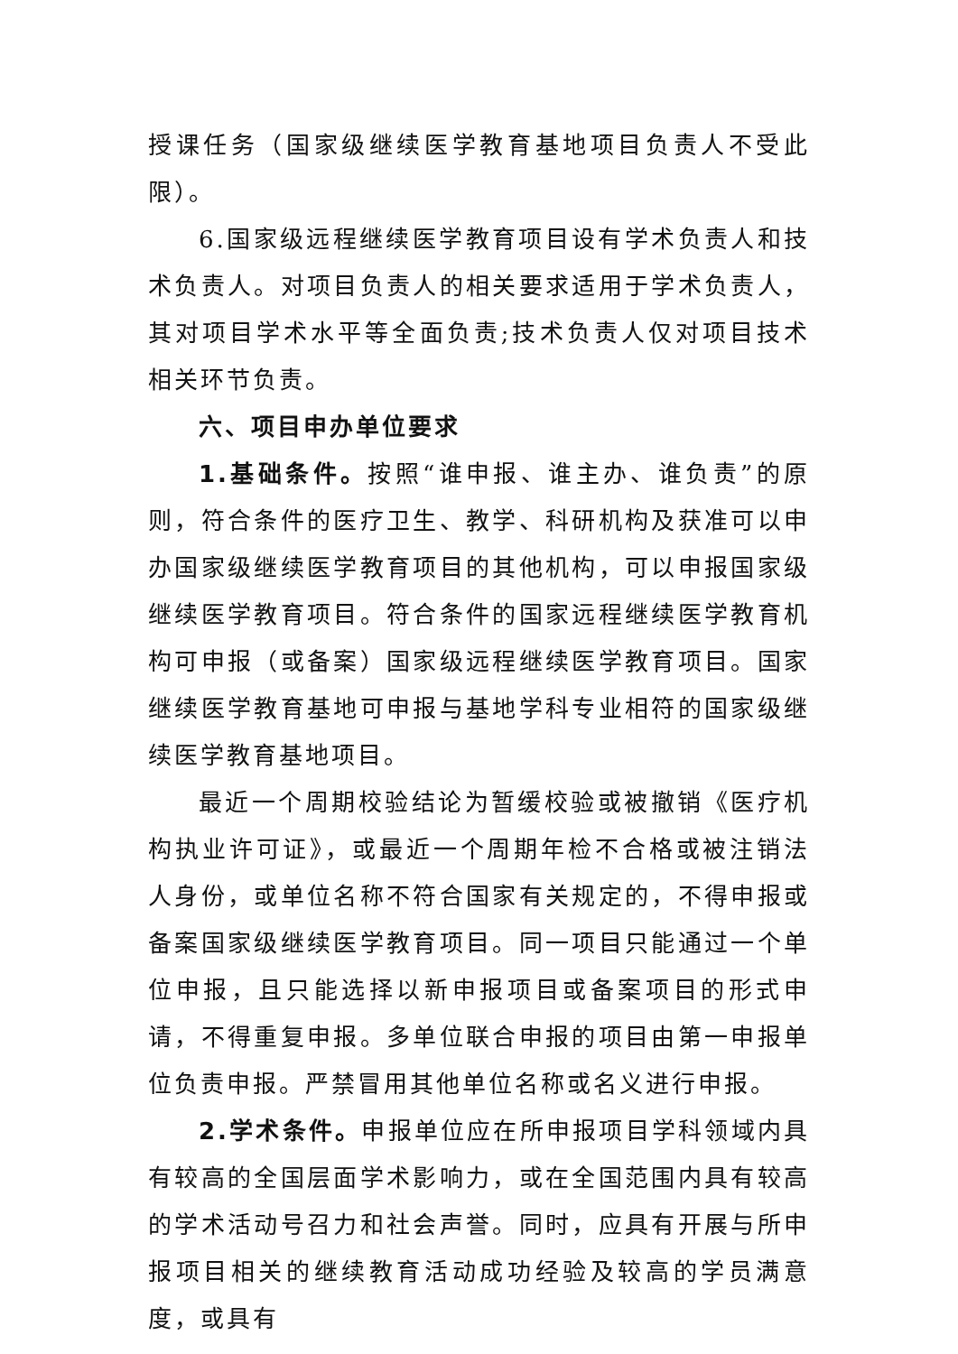授课任务（国家级继续医学教育基地项目负责人不受此限）。
6.国家级远程继续医学教育项目设有学术负责人和技术负责人。对项目负责人的相关要求适用于学术负责人，其对项目学术水平等全面负责;技术负责人仅对项目技术相关环节负责。
六、项目申办单位要求
1.基础条件。按照“谁申报、谁主办、谁负责”的原则，符合条件的医疗卫生、教学、科研机构及获准可以申办国家级继续医学教育项目的其他机构，可以申报国家级继续医学教育项目。符合条件的国家远程继续医学教育机构可申报（或备案）国家级远程继续医学教育项目。国家继续医学教育基地可申报与基地学科专业相符的国家级继续医学教育基地项目。
最近一个周期校验结论为暂缓校验或被撤销《医疗机构执业许可证》，或最近一个周期年检不合格或被注销法人身份，或单位名称不符合国家有关规定的，不得申报或备案国家级继续医学教育项目。同一项目只能通过一个单位申报，且只能选择以新申报项目或备案项目的形式申请，不得重复申报。多单位联合申报的项目由第一申报单位负责申报。严禁冒用其他单位名称或名义进行申报。
2.学术条件。申报单位应在所申报项目学科领域内具有较高的全国层面学术影响力，或在全国范围内具有较高的学术活动号召力和社会声誉。同时，应具有开展与所申报项目相关的继续教育活动成功经验及较高的学员满意度，或具有